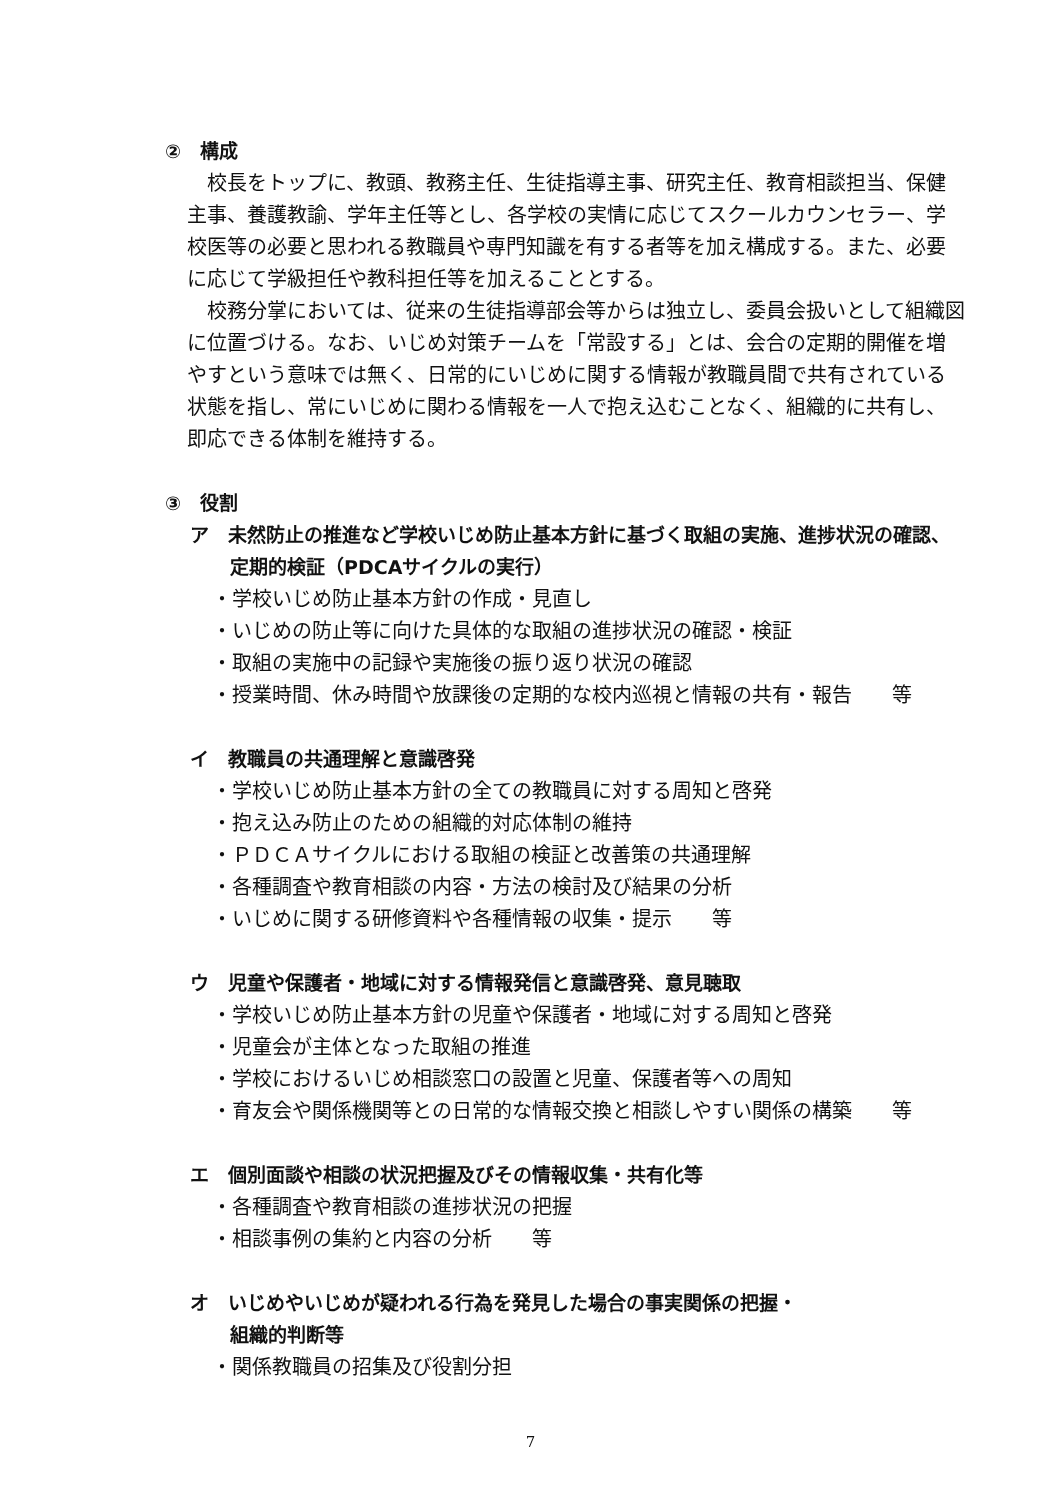②　構成
校長をトップに、教頭、教務主任、生徒指導主事、研究主任、教育相談担当、保健主事、養護教諭、学年主任等とし、各学校の実情に応じてスクールカウンセラー、学校医等の必要と思われる教職員や専門知識を有する者等を加え構成する。また、必要に応じて学級担任や教科担任等を加えることとする。
校務分掌においては、従来の生徒指導部会等からは独立し、委員会扱いとして組織図に位置づける。なお、いじめ対策チームを「常設する」とは、会合の定期的開催を増やすという意味では無く、日常的にいじめに関する情報が教職員間で共有されている状態を指し、常にいじめに関わる情報を一人で抱え込むことなく、組織的に共有し、即応できる体制を維持する。
③　役割
ア　未然防止の推進など学校いじめ防止基本方針に基づく取組の実施、進捗状況の確認、定期的検証（PDCAサイクルの実行）
・学校いじめ防止基本方針の作成・見直し
・いじめの防止等に向けた具体的な取組の進捗状況の確認・検証
・取組の実施中の記録や実施後の振り返り状況の確認
・授業時間、休み時間や放課後の定期的な校内巡視と情報の共有・報告　　等
イ　教職員の共通理解と意識啓発
・学校いじめ防止基本方針の全ての教職員に対する周知と啓発
・抱え込み防止のための組織的対応体制の維持
・ＰＤＣＡサイクルにおける取組の検証と改善策の共通理解
・各種調査や教育相談の内容・方法の検討及び結果の分析
・いじめに関する研修資料や各種情報の収集・提示　　等
ウ　児童や保護者・地域に対する情報発信と意識啓発、意見聴取
・学校いじめ防止基本方針の児童や保護者・地域に対する周知と啓発
・児童会が主体となった取組の推進
・学校におけるいじめ相談窓口の設置と児童、保護者等への周知
・育友会や関係機関等との日常的な情報交換と相談しやすい関係の構築　　等
エ　個別面談や相談の状況把握及びその情報収集・共有化等
・各種調査や教育相談の進捗状況の把握
・相談事例の集約と内容の分析　　等
オ　いじめやいじめが疑われる行為を発見した場合の事実関係の把握・
組織的判断等
・関係教職員の招集及び役割分担
7